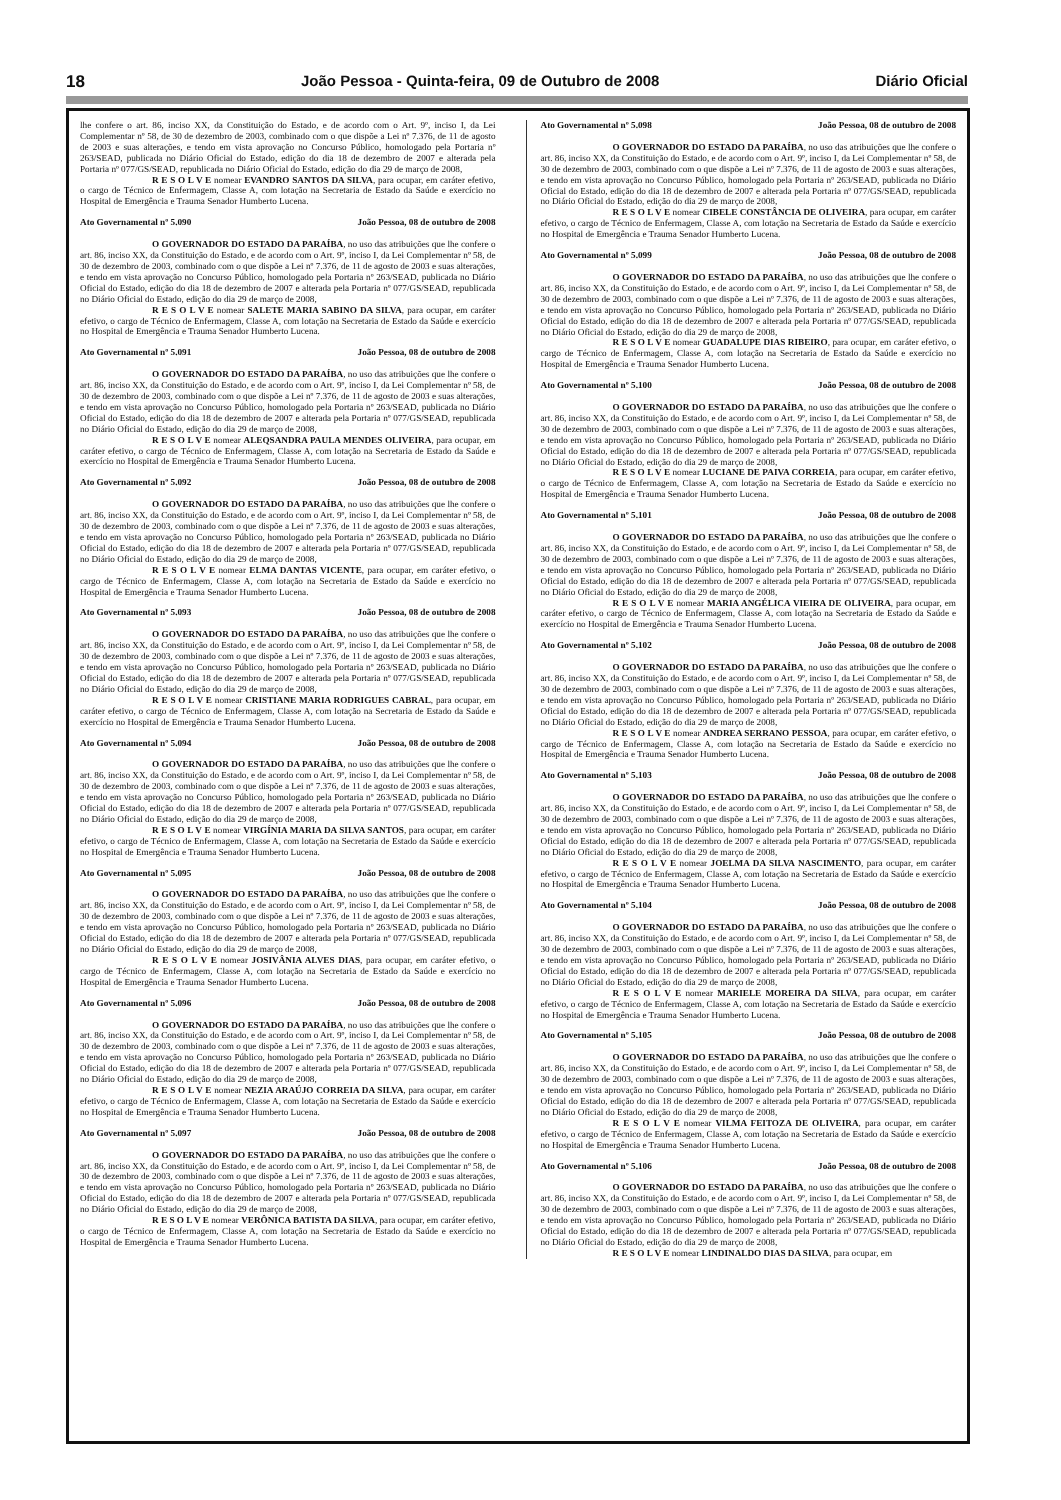18 João Pessoa - Quinta-feira, 09 de Outubro de 2008 Diário Oficial
lhe confere o art. 86, inciso XX, da Constituição do Estado, e de acordo com o Art. 9º, inciso I, da Lei Complementar nº 58, de 30 de dezembro de 2003, combinado com o que dispõe a Lei nº 7.376, de 11 de agosto de 2003 e suas alterações, e tendo em vista aprovação no Concurso Público, homologado pela Portaria nº 263/SEAD, publicada no Diário Oficial do Estado, edição do dia 18 de dezembro de 2007 e alterada pela Portaria nº 077/GS/SEAD, republicada no Diário Oficial do Estado, edição do dia 29 de março de 2008,
R E S O L V E nomear EVANDRO SANTOS DA SILVA, para ocupar, em caráter efetivo, o cargo de Técnico de Enfermagem, Classe A, com lotação na Secretaria de Estado da Saúde e exercício no Hospital de Emergência e Trauma Senador Humberto Lucena.
Ato Governamental nº 5.090 João Pessoa, 08 de outubro de 2008
O GOVERNADOR DO ESTADO DA PARAÍBA, no uso das atribuições que lhe confere o art. 86, inciso XX, da Constituição do Estado, e de acordo com o Art. 9º, inciso I, da Lei Complementar nº 58, de 30 de dezembro de 2003, combinado com o que dispõe a Lei nº 7.376, de 11 de agosto de 2003 e suas alterações, e tendo em vista aprovação no Concurso Público, homologado pela Portaria nº 263/SEAD, publicada no Diário Oficial do Estado, edição do dia 18 de dezembro de 2007 e alterada pela Portaria nº 077/GS/SEAD, republicada no Diário Oficial do Estado, edição do dia 29 de março de 2008,
R E S O L V E nomear SALETE MARIA SABINO DA SILVA, para ocupar, em caráter efetivo, o cargo de Técnico de Enfermagem, Classe A, com lotação na Secretaria de Estado da Saúde e exercício no Hospital de Emergência e Trauma Senador Humberto Lucena.
Ato Governamental nº 5.091 João Pessoa, 08 de outubro de 2008
O GOVERNADOR DO ESTADO DA PARAÍBA, no uso das atribuições que lhe confere o art. 86, inciso XX, da Constituição do Estado, e de acordo com o Art. 9º, inciso I, da Lei Complementar nº 58, de 30 de dezembro de 2003, combinado com o que dispõe a Lei nº 7.376, de 11 de agosto de 2003 e suas alterações, e tendo em vista aprovação no Concurso Público, homologado pela Portaria nº 263/SEAD, publicada no Diário Oficial do Estado, edição do dia 18 de dezembro de 2007 e alterada pela Portaria nº 077/GS/SEAD, republicada no Diário Oficial do Estado, edição do dia 29 de março de 2008,
R E S O L V E nomear ALEQSANDRA PAULA MENDES OLIVEIRA, para ocupar, em caráter efetivo, o cargo de Técnico de Enfermagem, Classe A, com lotação na Secretaria de Estado da Saúde e exercício no Hospital de Emergência e Trauma Senador Humberto Lucena.
Ato Governamental nº 5.092 João Pessoa, 08 de outubro de 2008
O GOVERNADOR DO ESTADO DA PARAÍBA, no uso das atribuições que lhe confere o art. 86, inciso XX, da Constituição do Estado, e de acordo com o Art. 9º, inciso I, da Lei Complementar nº 58, de 30 de dezembro de 2003, combinado com o que dispõe a Lei nº 7.376, de 11 de agosto de 2003 e suas alterações, e tendo em vista aprovação no Concurso Público, homologado pela Portaria nº 263/SEAD, publicada no Diário Oficial do Estado, edição do dia 18 de dezembro de 2007 e alterada pela Portaria nº 077/GS/SEAD, republicada no Diário Oficial do Estado, edição do dia 29 de março de 2008,
R E S O L V E nomear ELMA DANTAS VICENTE, para ocupar, em caráter efetivo, o cargo de Técnico de Enfermagem, Classe A, com lotação na Secretaria de Estado da Saúde e exercício no Hospital de Emergência e Trauma Senador Humberto Lucena.
Ato Governamental nº 5.093 João Pessoa, 08 de outubro de 2008
O GOVERNADOR DO ESTADO DA PARAÍBA, no uso das atribuições que lhe confere o art. 86, inciso XX, da Constituição do Estado, e de acordo com o Art. 9º, inciso I, da Lei Complementar nº 58, de 30 de dezembro de 2003, combinado com o que dispõe a Lei nº 7.376, de 11 de agosto de 2003 e suas alterações, e tendo em vista aprovação no Concurso Público, homologado pela Portaria nº 263/SEAD, publicada no Diário Oficial do Estado, edição do dia 18 de dezembro de 2007 e alterada pela Portaria nº 077/GS/SEAD, republicada no Diário Oficial do Estado, edição do dia 29 de março de 2008,
R E S O L V E nomear CRISTIANE MARIA RODRIGUES CABRAL, para ocupar, em caráter efetivo, o cargo de Técnico de Enfermagem, Classe A, com lotação na Secretaria de Estado da Saúde e exercício no Hospital de Emergência e Trauma Senador Humberto Lucena.
Ato Governamental nº 5.094 João Pessoa, 08 de outubro de 2008
O GOVERNADOR DO ESTADO DA PARAÍBA, no uso das atribuições que lhe confere o art. 86, inciso XX, da Constituição do Estado, e de acordo com o Art. 9º, inciso I, da Lei Complementar nº 58, de 30 de dezembro de 2003, combinado com o que dispõe a Lei nº 7.376, de 11 de agosto de 2003 e suas alterações, e tendo em vista aprovação no Concurso Público, homologado pela Portaria nº 263/SEAD, publicada no Diário Oficial do Estado, edição do dia 18 de dezembro de 2007 e alterada pela Portaria nº 077/GS/SEAD, republicada no Diário Oficial do Estado, edição do dia 29 de março de 2008,
R E S O L V E nomear VIRGÍNIA MARIA DA SILVA SANTOS, para ocupar, em caráter efetivo, o cargo de Técnico de Enfermagem, Classe A, com lotação na Secretaria de Estado da Saúde e exercício no Hospital de Emergência e Trauma Senador Humberto Lucena.
Ato Governamental nº 5.095 João Pessoa, 08 de outubro de 2008
O GOVERNADOR DO ESTADO DA PARAÍBA, no uso das atribuições que lhe confere o art. 86, inciso XX, da Constituição do Estado, e de acordo com o Art. 9º, inciso I, da Lei Complementar nº 58, de 30 de dezembro de 2003, combinado com o que dispõe a Lei nº 7.376, de 11 de agosto de 2003 e suas alterações, e tendo em vista aprovação no Concurso Público, homologado pela Portaria nº 263/SEAD, publicada no Diário Oficial do Estado, edição do dia 18 de dezembro de 2007 e alterada pela Portaria nº 077/GS/SEAD, republicada no Diário Oficial do Estado, edição do dia 29 de março de 2008,
R E S O L V E nomear JOSIVÂNIA ALVES DIAS, para ocupar, em caráter efetivo, o cargo de Técnico de Enfermagem, Classe A, com lotação na Secretaria de Estado da Saúde e exercício no Hospital de Emergência e Trauma Senador Humberto Lucena.
Ato Governamental nº 5.096 João Pessoa, 08 de outubro de 2008
O GOVERNADOR DO ESTADO DA PARAÍBA, no uso das atribuições que lhe confere o art. 86, inciso XX, da Constituição do Estado, e de acordo com o Art. 9º, inciso I, da Lei Complementar nº 58, de 30 de dezembro de 2003, combinado com o que dispõe a Lei nº 7.376, de 11 de agosto de 2003 e suas alterações, e tendo em vista aprovação no Concurso Público, homologado pela Portaria nº 263/SEAD, publicada no Diário Oficial do Estado, edição do dia 18 de dezembro de 2007 e alterada pela Portaria nº 077/GS/SEAD, republicada no Diário Oficial do Estado, edição do dia 29 de março de 2008,
R E S O L V E nomear NEZIA ARAÚJO CORREIA DA SILVA, para ocupar, em caráter efetivo, o cargo de Técnico de Enfermagem, Classe A, com lotação na Secretaria de Estado da Saúde e exercício no Hospital de Emergência e Trauma Senador Humberto Lucena.
Ato Governamental nº 5.097 João Pessoa, 08 de outubro de 2008
O GOVERNADOR DO ESTADO DA PARAÍBA, no uso das atribuições que lhe confere o art. 86, inciso XX, da Constituição do Estado, e de acordo com o Art. 9º, inciso I, da Lei Complementar nº 58, de 30 de dezembro de 2003, combinado com o que dispõe a Lei nº 7.376, de 11 de agosto de 2003 e suas alterações, e tendo em vista aprovação no Concurso Público, homologado pela Portaria nº 263/SEAD, publicada no Diário Oficial do Estado, edição do dia 18 de dezembro de 2007 e alterada pela Portaria nº 077/GS/SEAD, republicada no Diário Oficial do Estado, edição do dia 29 de março de 2008,
R E S O L V E nomear VERÔNICA BATISTA DA SILVA, para ocupar, em caráter efetivo, o cargo de Técnico de Enfermagem, Classe A, com lotação na Secretaria de Estado da Saúde e exercício no Hospital de Emergência e Trauma Senador Humberto Lucena.
Ato Governamental nº 5.098 João Pessoa, 08 de outubro de 2008
O GOVERNADOR DO ESTADO DA PARAÍBA, no uso das atribuições que lhe confere o art. 86, inciso XX, da Constituição do Estado, e de acordo com o Art. 9º, inciso I, da Lei Complementar nº 58, de 30 de dezembro de 2003, combinado com o que dispõe a Lei nº 7.376, de 11 de agosto de 2003 e suas alterações, e tendo em vista aprovação no Concurso Público, homologado pela Portaria nº 263/SEAD, publicada no Diário Oficial do Estado, edição do dia 18 de dezembro de 2007 e alterada pela Portaria nº 077/GS/SEAD, republicada no Diário Oficial do Estado, edição do dia 29 de março de 2008,
R E S O L V E nomear CIBELE CONSTÂNCIA DE OLIVEIRA, para ocupar, em caráter efetivo, o cargo de Técnico de Enfermagem, Classe A, com lotação na Secretaria de Estado da Saúde e exercício no Hospital de Emergência e Trauma Senador Humberto Lucena.
Ato Governamental nº 5.099 João Pessoa, 08 de outubro de 2008
O GOVERNADOR DO ESTADO DA PARAÍBA, no uso das atribuições que lhe confere o art. 86, inciso XX, da Constituição do Estado, e de acordo com o Art. 9º, inciso I, da Lei Complementar nº 58, de 30 de dezembro de 2003, combinado com o que dispõe a Lei nº 7.376, de 11 de agosto de 2003 e suas alterações, e tendo em vista aprovação no Concurso Público, homologado pela Portaria nº 263/SEAD, publicada no Diário Oficial do Estado, edição do dia 18 de dezembro de 2007 e alterada pela Portaria nº 077/GS/SEAD, republicada no Diário Oficial do Estado, edição do dia 29 de março de 2008,
R E S O L V E nomear GUADALUPE DIAS RIBEIRO, para ocupar, em caráter efetivo, o cargo de Técnico de Enfermagem, Classe A, com lotação na Secretaria de Estado da Saúde e exercício no Hospital de Emergência e Trauma Senador Humberto Lucena.
Ato Governamental nº 5.100 João Pessoa, 08 de outubro de 2008
O GOVERNADOR DO ESTADO DA PARAÍBA, no uso das atribuições que lhe confere o art. 86, inciso XX, da Constituição do Estado, e de acordo com o Art. 9º, inciso I, da Lei Complementar nº 58, de 30 de dezembro de 2003, combinado com o que dispõe a Lei nº 7.376, de 11 de agosto de 2003 e suas alterações, e tendo em vista aprovação no Concurso Público, homologado pela Portaria nº 263/SEAD, publicada no Diário Oficial do Estado, edição do dia 18 de dezembro de 2007 e alterada pela Portaria nº 077/GS/SEAD, republicada no Diário Oficial do Estado, edição do dia 29 de março de 2008,
R E S O L V E nomear LUCIANE DE PAIVA CORREIA, para ocupar, em caráter efetivo, o cargo de Técnico de Enfermagem, Classe A, com lotação na Secretaria de Estado da Saúde e exercício no Hospital de Emergência e Trauma Senador Humberto Lucena.
Ato Governamental nº 5.101 João Pessoa, 08 de outubro de 2008
O GOVERNADOR DO ESTADO DA PARAÍBA, no uso das atribuições que lhe confere o art. 86, inciso XX, da Constituição do Estado, e de acordo com o Art. 9º, inciso I, da Lei Complementar nº 58, de 30 de dezembro de 2003, combinado com o que dispõe a Lei nº 7.376, de 11 de agosto de 2003 e suas alterações, e tendo em vista aprovação no Concurso Público, homologado pela Portaria nº 263/SEAD, publicada no Diário Oficial do Estado, edição do dia 18 de dezembro de 2007 e alterada pela Portaria nº 077/GS/SEAD, republicada no Diário Oficial do Estado, edição do dia 29 de março de 2008,
R E S O L V E nomear MARIA ANGÉLICA VIEIRA DE OLIVEIRA, para ocupar, em caráter efetivo, o cargo de Técnico de Enfermagem, Classe A, com lotação na Secretaria de Estado da Saúde e exercício no Hospital de Emergência e Trauma Senador Humberto Lucena.
Ato Governamental nº 5.102 João Pessoa, 08 de outubro de 2008
O GOVERNADOR DO ESTADO DA PARAÍBA, no uso das atribuições que lhe confere o art. 86, inciso XX, da Constituição do Estado, e de acordo com o Art. 9º, inciso I, da Lei Complementar nº 58, de 30 de dezembro de 2003, combinado com o que dispõe a Lei nº 7.376, de 11 de agosto de 2003 e suas alterações, e tendo em vista aprovação no Concurso Público, homologado pela Portaria nº 263/SEAD, publicada no Diário Oficial do Estado, edição do dia 18 de dezembro de 2007 e alterada pela Portaria nº 077/GS/SEAD, republicada no Diário Oficial do Estado, edição do dia 29 de março de 2008,
R E S O L V E nomear ANDREA SERRANO PESSOA, para ocupar, em caráter efetivo, o cargo de Técnico de Enfermagem, Classe A, com lotação na Secretaria de Estado da Saúde e exercício no Hospital de Emergência e Trauma Senador Humberto Lucena.
Ato Governamental nº 5.103 João Pessoa, 08 de outubro de 2008
O GOVERNADOR DO ESTADO DA PARAÍBA, no uso das atribuições que lhe confere o art. 86, inciso XX, da Constituição do Estado, e de acordo com o Art. 9º, inciso I, da Lei Complementar nº 58, de 30 de dezembro de 2003, combinado com o que dispõe a Lei nº 7.376, de 11 de agosto de 2003 e suas alterações, e tendo em vista aprovação no Concurso Público, homologado pela Portaria nº 263/SEAD, publicada no Diário Oficial do Estado, edição do dia 18 de dezembro de 2007 e alterada pela Portaria nº 077/GS/SEAD, republicada no Diário Oficial do Estado, edição do dia 29 de março de 2008,
R E S O L V E nomear JOELMA DA SILVA NASCIMENTO, para ocupar, em caráter efetivo, o cargo de Técnico de Enfermagem, Classe A, com lotação na Secretaria de Estado da Saúde e exercício no Hospital de Emergência e Trauma Senador Humberto Lucena.
Ato Governamental nº 5.104 João Pessoa, 08 de outubro de 2008
O GOVERNADOR DO ESTADO DA PARAÍBA, no uso das atribuições que lhe confere o art. 86, inciso XX, da Constituição do Estado, e de acordo com o Art. 9º, inciso I, da Lei Complementar nº 58, de 30 de dezembro de 2003, combinado com o que dispõe a Lei nº 7.376, de 11 de agosto de 2003 e suas alterações, e tendo em vista aprovação no Concurso Público, homologado pela Portaria nº 263/SEAD, publicada no Diário Oficial do Estado, edição do dia 18 de dezembro de 2007 e alterada pela Portaria nº 077/GS/SEAD, republicada no Diário Oficial do Estado, edição do dia 29 de março de 2008,
R E S O L V E nomear MARIELE MOREIRA DA SILVA, para ocupar, em caráter efetivo, o cargo de Técnico de Enfermagem, Classe A, com lotação na Secretaria de Estado da Saúde e exercício no Hospital de Emergência e Trauma Senador Humberto Lucena.
Ato Governamental nº 5.105 João Pessoa, 08 de outubro de 2008
O GOVERNADOR DO ESTADO DA PARAÍBA, no uso das atribuições que lhe confere o art. 86, inciso XX, da Constituição do Estado, e de acordo com o Art. 9º, inciso I, da Lei Complementar nº 58, de 30 de dezembro de 2003, combinado com o que dispõe a Lei nº 7.376, de 11 de agosto de 2003 e suas alterações, e tendo em vista aprovação no Concurso Público, homologado pela Portaria nº 263/SEAD, publicada no Diário Oficial do Estado, edição do dia 18 de dezembro de 2007 e alterada pela Portaria nº 077/GS/SEAD, republicada no Diário Oficial do Estado, edição do dia 29 de março de 2008,
R E S O L V E nomear VILMA FEITOZA DE OLIVEIRA, para ocupar, em caráter efetivo, o cargo de Técnico de Enfermagem, Classe A, com lotação na Secretaria de Estado da Saúde e exercício no Hospital de Emergência e Trauma Senador Humberto Lucena.
Ato Governamental nº 5.106 João Pessoa, 08 de outubro de 2008
O GOVERNADOR DO ESTADO DA PARAÍBA, no uso das atribuições que lhe confere o art. 86, inciso XX, da Constituição do Estado, e de acordo com o Art. 9º, inciso I, da Lei Complementar nº 58, de 30 de dezembro de 2003, combinado com o que dispõe a Lei nº 7.376, de 11 de agosto de 2003 e suas alterações, e tendo em vista aprovação no Concurso Público, homologado pela Portaria nº 263/SEAD, publicada no Diário Oficial do Estado, edição do dia 18 de dezembro de 2007 e alterada pela Portaria nº 077/GS/SEAD, republicada no Diário Oficial do Estado, edição do dia 29 de março de 2008,
R E S O L V E nomear LINDINALDO DIAS DA SILVA, para ocupar, em